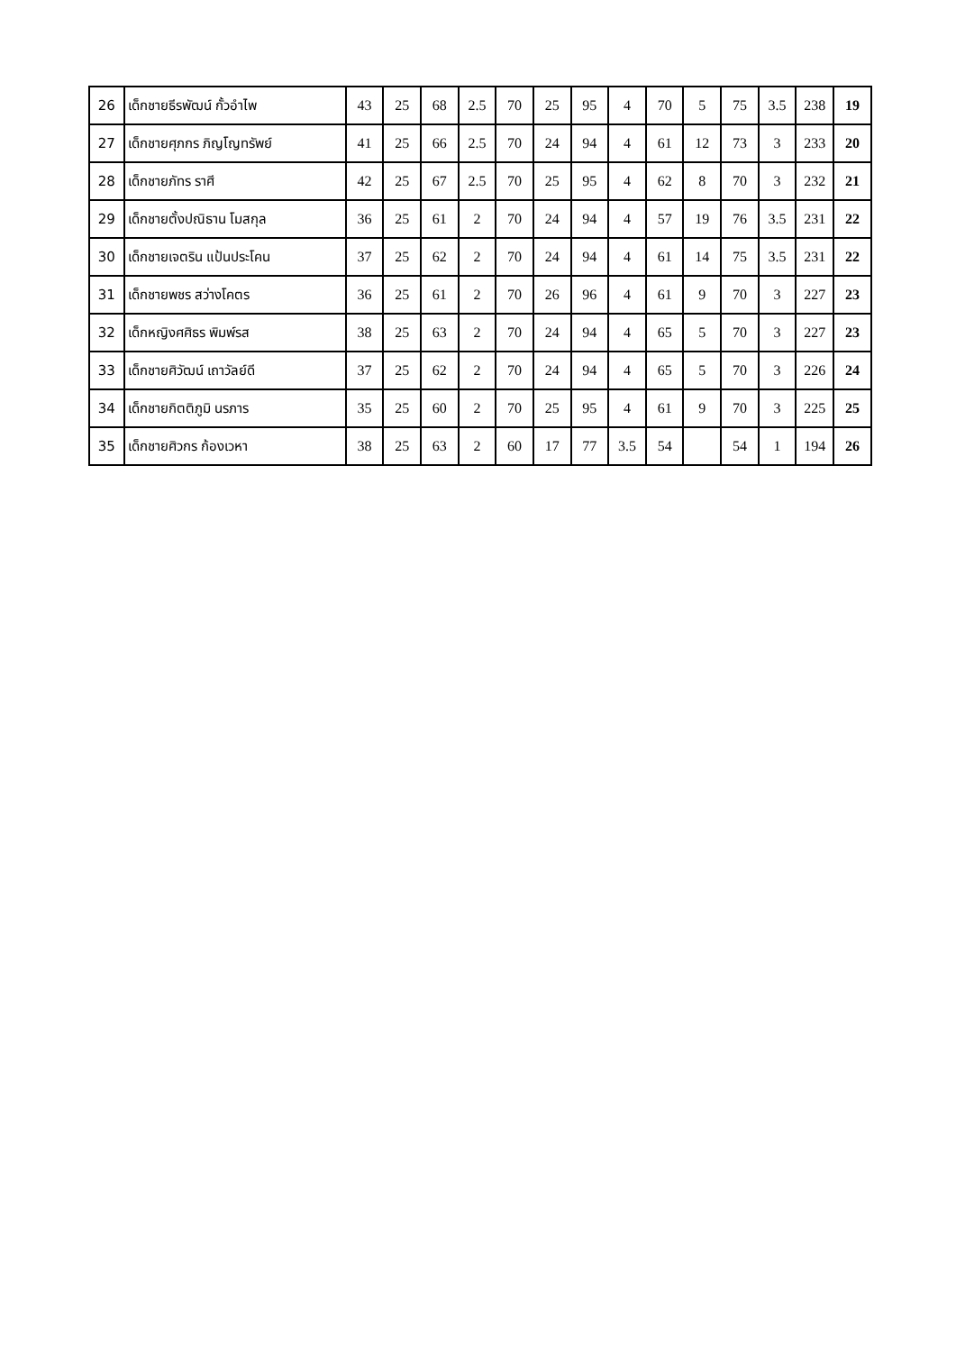| 26 | เด็กชายธีรพัฒน์ กั้วอำไพ | 43 | 25 | 68 | 2.5 | 70 | 25 | 95 | 4 | 70 | 5 | 75 | 3.5 | 238 | 19 |
| 27 | เด็กชายศุภกร ภิญโญทรัพย์ | 41 | 25 | 66 | 2.5 | 70 | 24 | 94 | 4 | 61 | 12 | 73 | 3 | 233 | 20 |
| 28 | เด็กชายภัทร ราศี | 42 | 25 | 67 | 2.5 | 70 | 25 | 95 | 4 | 62 | 8 | 70 | 3 | 232 | 21 |
| 29 | เด็กชายตั้งปณิธาน โมสกุล | 36 | 25 | 61 | 2 | 70 | 24 | 94 | 4 | 57 | 19 | 76 | 3.5 | 231 | 22 |
| 30 | เด็กชายเจตริน แป้นประโคน | 37 | 25 | 62 | 2 | 70 | 24 | 94 | 4 | 61 | 14 | 75 | 3.5 | 231 | 22 |
| 31 | เด็กชายพชร สว่างโคตร | 36 | 25 | 61 | 2 | 70 | 26 | 96 | 4 | 61 | 9 | 70 | 3 | 227 | 23 |
| 32 | เด็กหญิงศศิธร พิมพ์รส | 38 | 25 | 63 | 2 | 70 | 24 | 94 | 4 | 65 | 5 | 70 | 3 | 227 | 23 |
| 33 | เด็กชายศิวัฒน์ เถาวัลย์ดี | 37 | 25 | 62 | 2 | 70 | 24 | 94 | 4 | 65 | 5 | 70 | 3 | 226 | 24 |
| 34 | เด็กชายกิตติภูมิ นรภาร | 35 | 25 | 60 | 2 | 70 | 25 | 95 | 4 | 61 | 9 | 70 | 3 | 225 | 25 |
| 35 | เด็กชายศิวกร ก้องเวหา | 38 | 25 | 63 | 2 | 60 | 17 | 77 | 3.5 | 54 | | 54 | 1 | 194 | 26 |